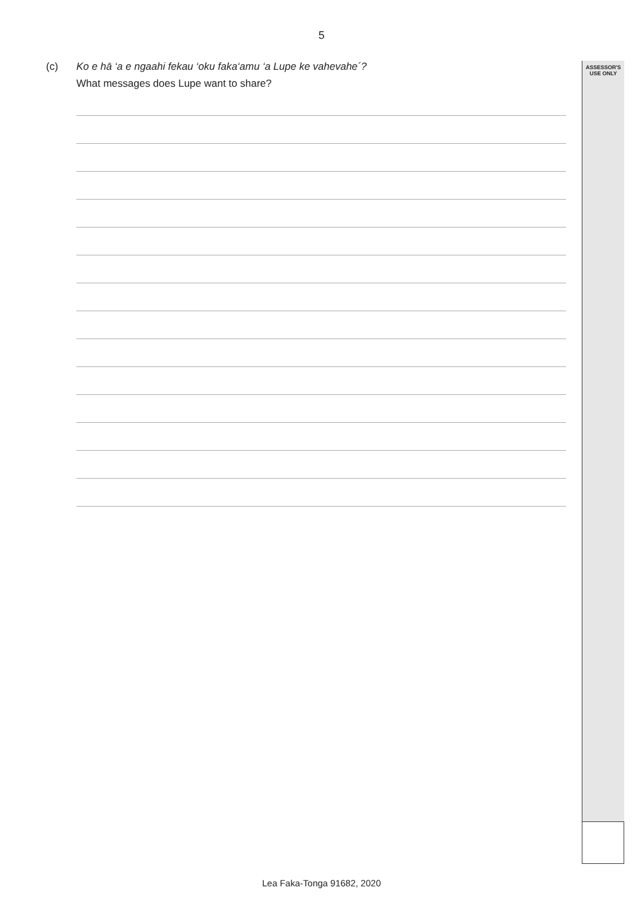5
ASSESSOR'S
USE ONLY
(c) Ko e hā ‘a e ngaahi fekau ‘oku faka‘amu ‘a Lupe ke vahevahe´?
What messages does Lupe want to share?
Lea Faka-Tonga 91682, 2020